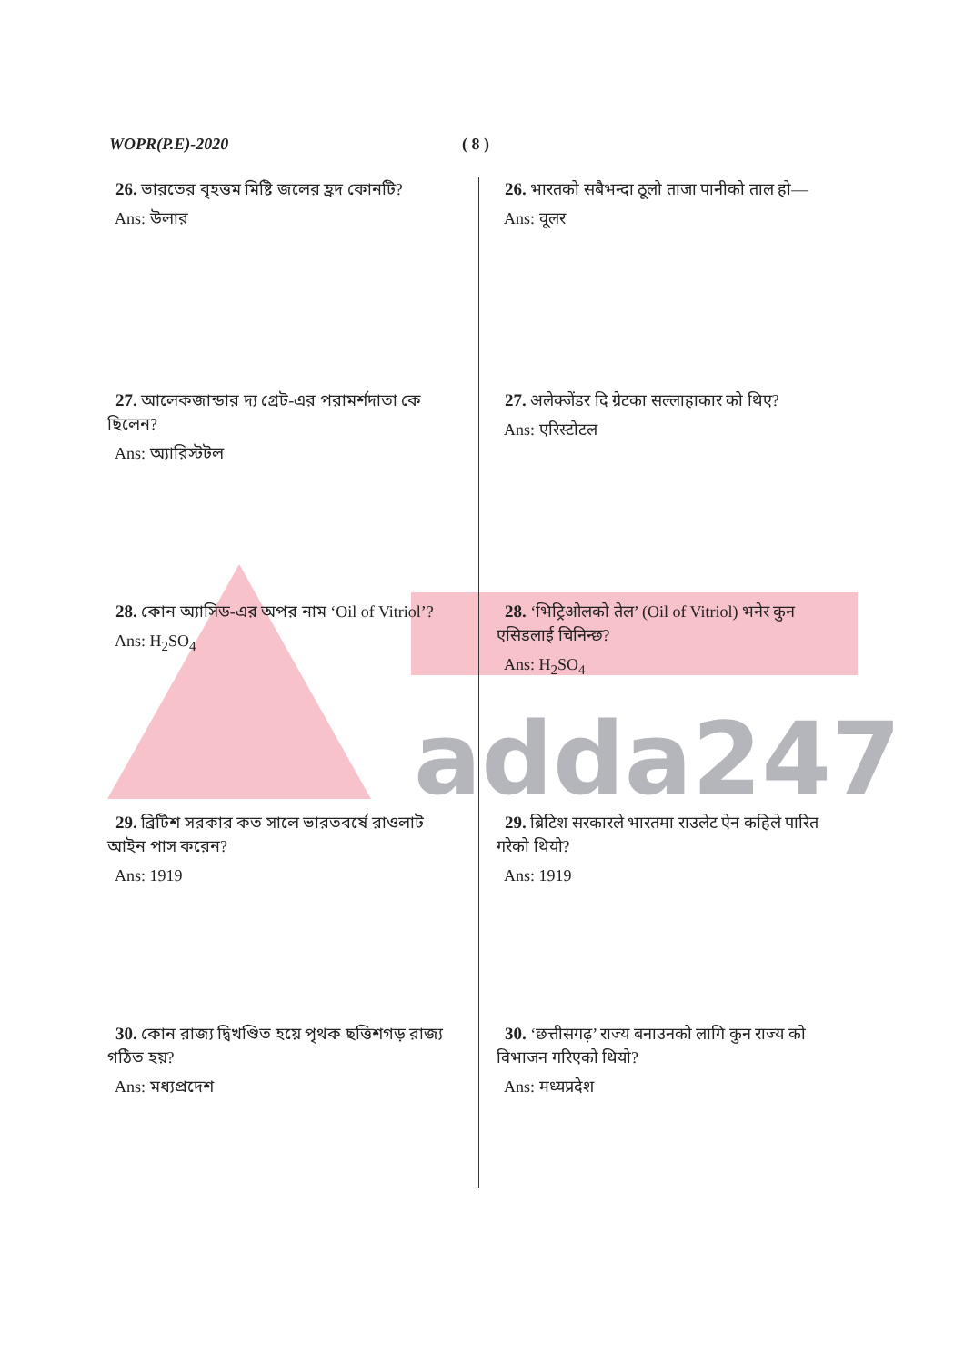adda247
WOPR(P.E)-2020 ( 8 )
26. ভারতের বৃহত্তম মিষ্টি জলের হ্রদ কোনটি?
Ans: উলার
27. আলেকজান্ডার দ্য গ্রেট-এর পরামর্শদাতা কে ছিলেন?
Ans: অ্যারিস্টটল
28. কোন অ্যাসিড-এর অপর নাম ‘Oil of Vitriol’?
Ans: H<sub>2</sub>SO<sub>4</sub>
29. ব্রিটিশ সরকার কত সালে ভারতবর্ষে রাওলাট আইন পাস করেন?
Ans: 1919
30. কোন রাজ্য দ্বিখণ্ডিত হয়ে পৃথক ছত্তিশগড় রাজ্য গঠিত হয়?
Ans: মধ্যপ্রদেশ
26. भारतको सबैभन्दा ठूलो ताजा पानीको ताल हो—
Ans: वूलर
27. अलेक्जेंडर दि ग्रेटका सल्लाहाकार को थिए?
Ans: एरिस्टोटल
28. ‘भिट्रिओलको तेल’ (Oil of Vitriol) भनेर कुन एसिडलाई चिनिन्छ?
Ans: H<sub>2</sub>SO<sub>4</sub>
29. ब्रिटिश सरकारले भारतमा राउलेट ऐन कहिले पारित गरेको थियो?
Ans: 1919
30. ‘छत्तीसगढ़’ राज्य बनाउनको लागि कुन राज्य को विभाजन गरिएको थियो?
Ans: मध्यप्रदेश